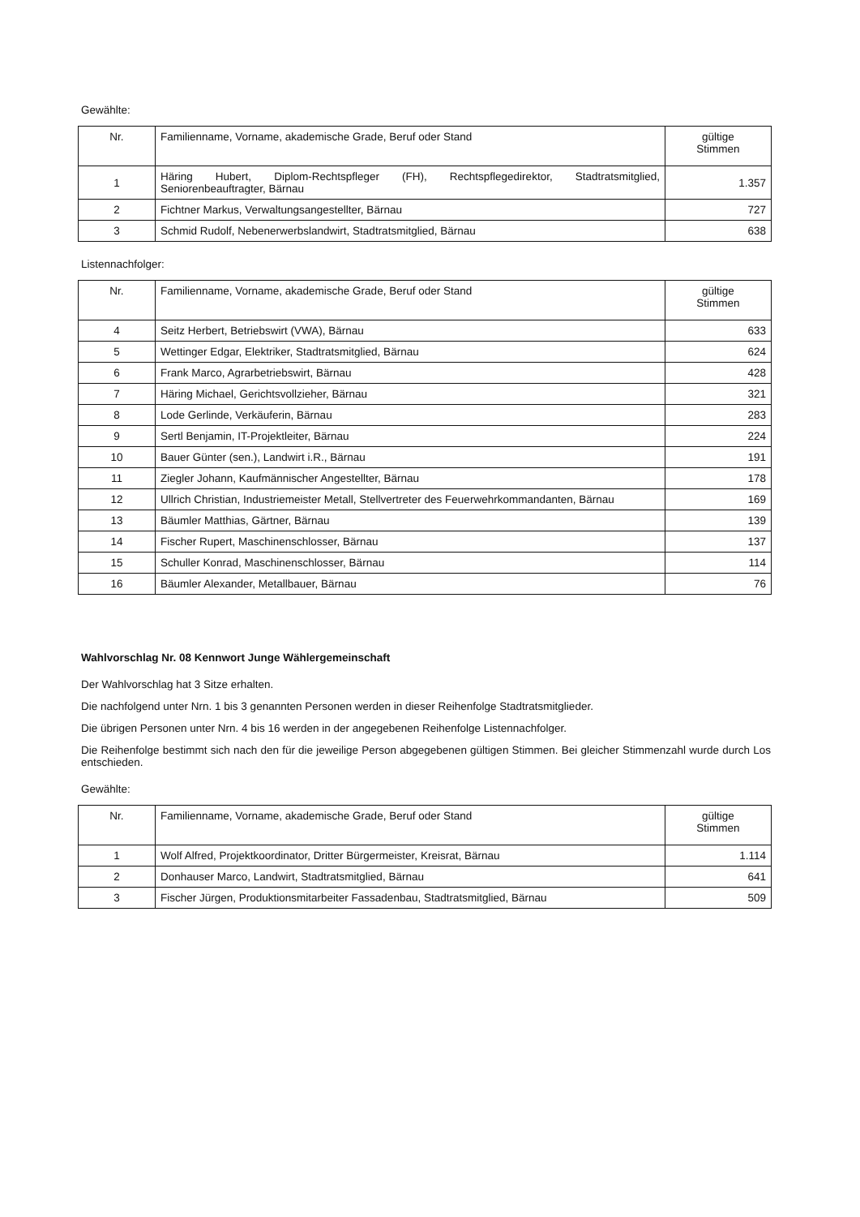Gewählte:
| Nr. | Familienname, Vorname, akademische Grade, Beruf oder Stand | gültige Stimmen |
| --- | --- | --- |
| 1 | Häring Hubert, Diplom-Rechtspfleger (FH), Rechtspflegedirektor, Stadtratsmitglied, Seniorenbeauftragter, Bärnau | 1.357 |
| 2 | Fichtner Markus, Verwaltungsangestellter, Bärnau | 727 |
| 3 | Schmid Rudolf, Nebenerwerbslandwirt, Stadtratsmitglied, Bärnau | 638 |
Listennachfolger:
| Nr. | Familienname, Vorname, akademische Grade, Beruf oder Stand | gültige Stimmen |
| --- | --- | --- |
| 4 | Seitz Herbert, Betriebswirt (VWA), Bärnau | 633 |
| 5 | Wettinger Edgar, Elektriker, Stadtratsmitglied, Bärnau | 624 |
| 6 | Frank Marco, Agrarbetriebswirt, Bärnau | 428 |
| 7 | Häring Michael, Gerichtsvollzieher, Bärnau | 321 |
| 8 | Lode Gerlinde, Verkäuferin, Bärnau | 283 |
| 9 | Sertl Benjamin, IT-Projektleiter, Bärnau | 224 |
| 10 | Bauer Günter (sen.), Landwirt i.R., Bärnau | 191 |
| 11 | Ziegler Johann, Kaufmännischer Angestellter, Bärnau | 178 |
| 12 | Ullrich Christian, Industriemeister Metall, Stellvertreter des Feuerwehrkommandanten, Bärnau | 169 |
| 13 | Bäumler Matthias, Gärtner, Bärnau | 139 |
| 14 | Fischer Rupert, Maschinenschlosser, Bärnau | 137 |
| 15 | Schuller Konrad, Maschinenschlosser, Bärnau | 114 |
| 16 | Bäumler Alexander, Metallbauer, Bärnau | 76 |
Wahlvorschlag Nr. 08 Kennwort Junge Wählergemeinschaft
Der Wahlvorschlag hat 3 Sitze erhalten.
Die nachfolgend unter Nrn. 1 bis 3 genannten Personen werden in dieser Reihenfolge Stadtratsmitglieder.
Die übrigen Personen unter Nrn. 4 bis 16 werden in der angegebenen Reihenfolge Listennachfolger.
Die Reihenfolge bestimmt sich nach den für die jeweilige Person abgegebenen gültigen Stimmen. Bei gleicher Stimmenzahl wurde durch Los entschieden.
Gewählte:
| Nr. | Familienname, Vorname, akademische Grade, Beruf oder Stand | gültige Stimmen |
| --- | --- | --- |
| 1 | Wolf Alfred, Projektkoordinator, Dritter Bürgermeister, Kreisrat, Bärnau | 1.114 |
| 2 | Donhauser Marco, Landwirt, Stadtratsmitglied, Bärnau | 641 |
| 3 | Fischer Jürgen, Produktionsmitarbeiter Fassadenbau, Stadtratsmitglied, Bärnau | 509 |